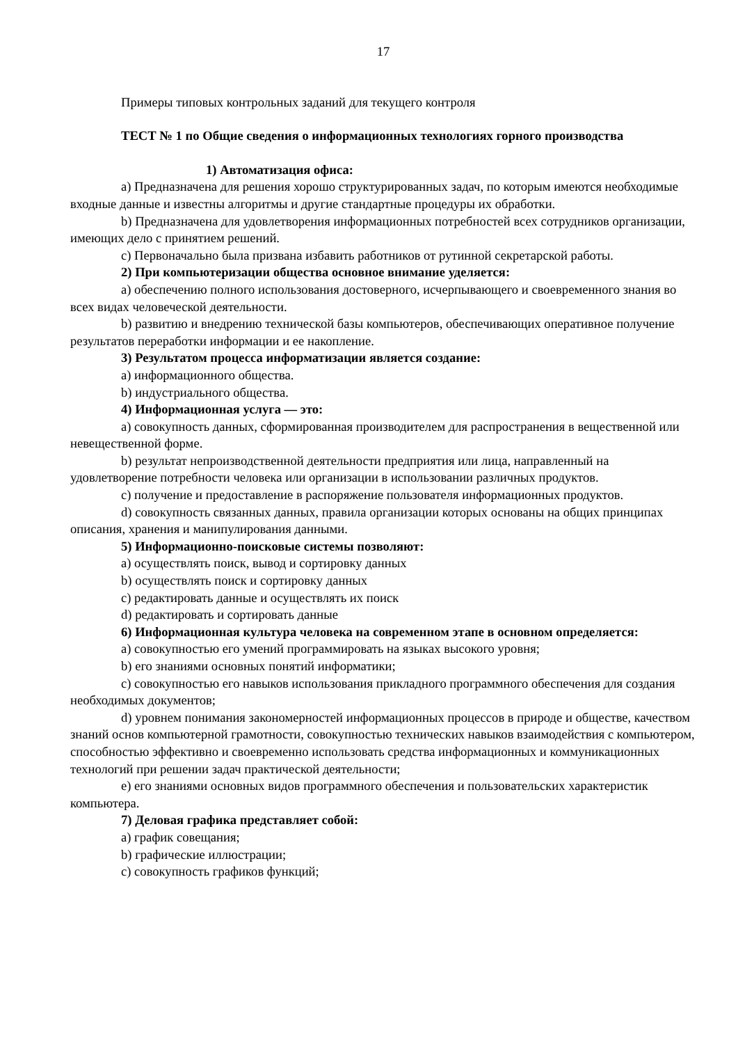17
Примеры типовых контрольных заданий для текущего контроля
ТЕСТ № 1 по Общие сведения о информационных технологиях горного производства
1) Автоматизация офиса:
a) Предназначена для решения хорошо структурированных задач, по которым имеются необходимые входные данные и известны алгоритмы и другие стандартные процедуры их обработки.
b) Предназначена для удовлетворения информационных потребностей всех сотрудников организации, имеющих дело с принятием решений.
c) Первоначально была призвана избавить работников от рутинной секретарской работы.
2) При компьютеризации общества основное внимание уделяется:
a) обеспечению полного использования достоверного, исчерпывающего и своевременного знания во всех видах человеческой деятельности.
b) развитию и внедрению технической базы компьютеров, обеспечивающих оперативное получение результатов переработки информации и ее накопление.
3) Результатом процесса информатизации является создание:
a) информационного общества.
b) индустриального общества.
4) Информационная услуга — это:
a) совокупность данных, сформированная производителем для распространения в вещественной или невещественной форме.
b) результат непроизводственной деятельности предприятия или лица, направленный на удовлетворение потребности человека или организации в использовании различных продуктов.
c) получение и предоставление в распоряжение пользователя информационных продуктов.
d) совокупность связанных данных, правила организации которых основаны на общих принципах описания, хранения и манипулирования данными.
5) Информационно-поисковые системы позволяют:
a) осуществлять поиск, вывод и сортировку данных
b) осуществлять поиск и сортировку данных
c) редактировать данные и осуществлять их поиск
d) редактировать и сортировать данные
6) Информационная культура человека на современном этапе в основном определяется:
a) совокупностью его умений программировать на языках высокого уровня;
b) его знаниями основных понятий информатики;
c) совокупностью его навыков использования прикладного программного обеспечения для создания необходимых документов;
d) уровнем понимания закономерностей информационных процессов в природе и обществе, качеством знаний основ компьютерной грамотности, совокупностью технических навыков взаимодействия с компьютером, способностью эффективно и своевременно использовать средства информационных и коммуникационных технологий при решении задач практической деятельности;
e) его знаниями основных видов программного обеспечения и пользовательских характеристик компьютера.
7) Деловая графика представляет собой:
a) график совещания;
b) графические иллюстрации;
c) совокупность графиков функций;